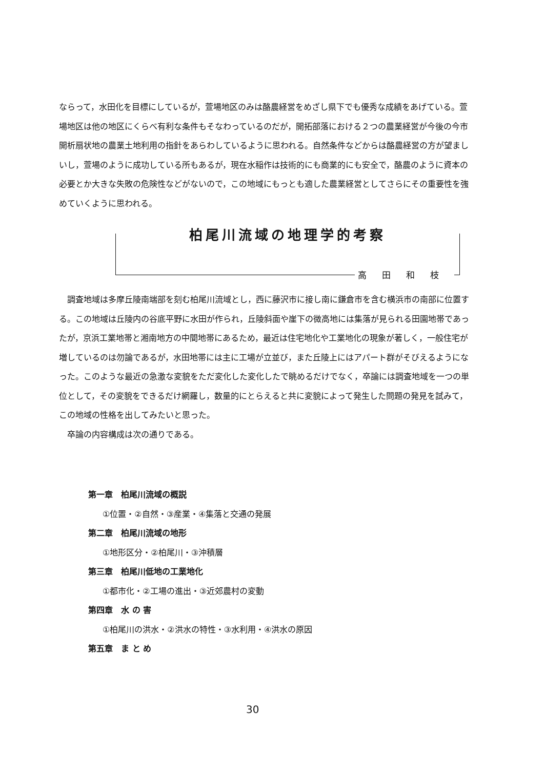ならって，水田化を目標にしているが，萱場地区のみは酪農経営をめざし県下でも優秀な成績をあげている。萱場地区は他の地区にくらべ有利な条件もそなわっているのだが，開拓部落における２つの農業経営が今後の今市開析扇状地の農業土地利用の指針をあらわしているように思われる。自然条件などからは酪農経営の方が望ましいし，萱場のように成功している所もあるが，現在水稲作は技術的にも商業的にも安全で，酪農のように資本の必要とか大きな失敗の危険性などがないので，この地域にもっとも適した農業経営としてさらにその重要性を強めていくように思われる。
柏尾川流域の地理学的考察
高田和枝
調査地域は多摩丘陵南端部を刻む柏尾川流域とし，西に藤沢市に接し南に鎌倉市を含む横浜市の南部に位置する。この地域は丘陵内の谷底平野に水田が作られ，丘陵斜面や崖下の微高地には集落が見られる田園地帯であったが，京浜工業地帯と湘南地方の中間地帯にあるため，最近は住宅地化や工業地化の現象が著しく，一般住宅が増しているのは勿論であるが，水田地帯には主に工場が立並び，また丘陵上にはアパート群がそびえるようになった。このような最近の急激な変貌をただ変化した変化したで眺めるだけでなく，卒論には調査地域を一つの単位として，その変貌をできるだけ網羅し，数量的にとらえると共に変貌によって発生した問題の発見を試みて，この地域の性格を出してみたいと思った。
卒論の内容構成は次の通りである。
第一章　柏尾川流域の概説
①位置・②自然・③産業・④集落と交通の発展
第二章　柏尾川流域の地形
①地形区分・②柏尾川・③沖積層
第三章　柏尾川低地の工業地化
①都市化・②工場の進出・③近郊農村の変動
第四章　水 の 害
①柏尾川の洪水・②洪水の特性・③水利用・④洪水の原因
第五章　ま と め
30